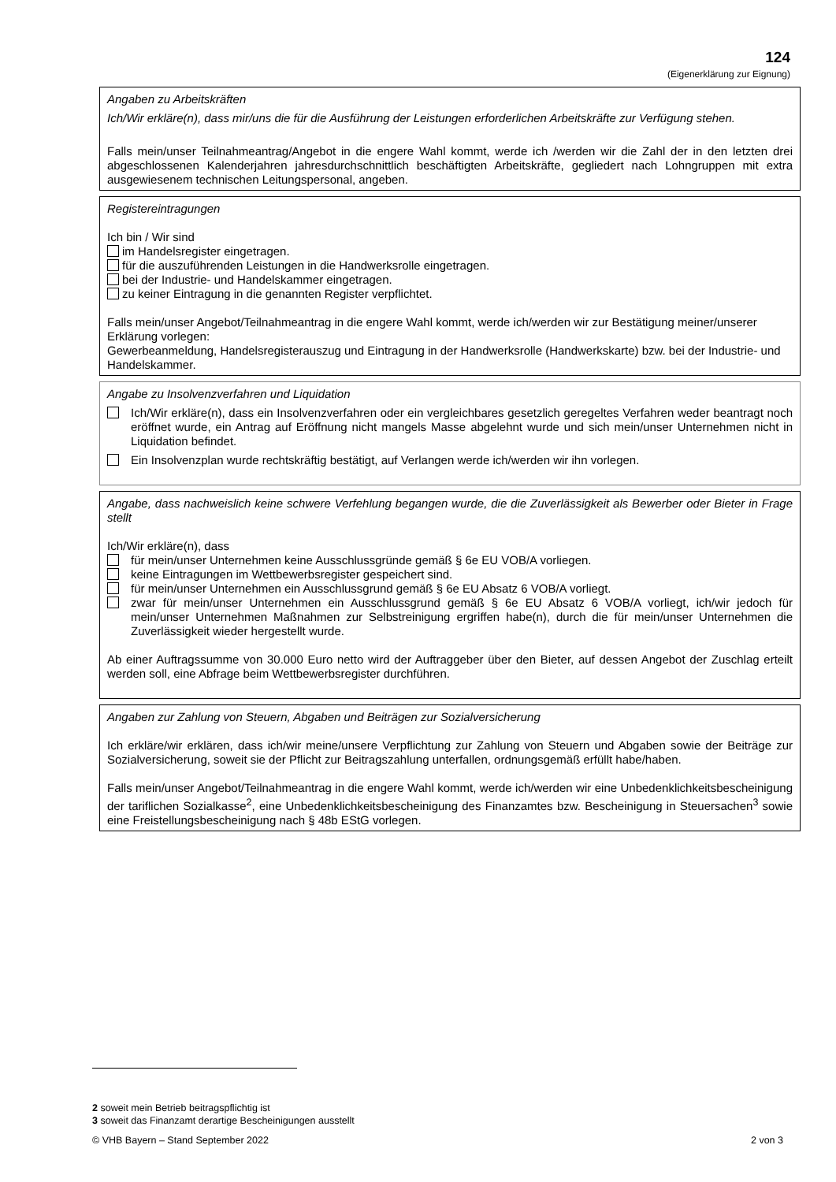124
(Eigenerklärung zur Eignung)
Angaben zu Arbeitskräften
Ich/Wir erkläre(n), dass mir/uns die für die Ausführung der Leistungen erforderlichen Arbeitskräfte zur Verfügung stehen.
Falls mein/unser Teilnahmeantrag/Angebot in die engere Wahl kommt, werde ich /werden wir die Zahl der in den letzten drei abgeschlossenen Kalenderjahren jahresdurchschnittlich beschäftigten Arbeitskräfte, gegliedert nach Lohngruppen mit extra ausgewiesenem technischen Leitungspersonal, angeben.
Registereintragungen
Ich bin / Wir sind
im Handelsregister eingetragen.
für die auszuführenden Leistungen in die Handwerksrolle eingetragen.
bei der Industrie- und Handelskammer eingetragen.
zu keiner Eintragung in die genannten Register verpflichtet.
Falls mein/unser Angebot/Teilnahmeantrag in die engere Wahl kommt, werde ich/werden wir zur Bestätigung meiner/unserer Erklärung vorlegen:
Gewerbeanmeldung, Handelsregisterauszug und Eintragung in der Handwerksrolle (Handwerkskarte) bzw. bei der Industrie- und Handelskammer.
Angabe zu Insolvenzverfahren und Liquidation
Ich/Wir erkläre(n), dass ein Insolvenzverfahren oder ein vergleichbares gesetzlich geregeltes Verfahren weder beantragt noch eröffnet wurde, ein Antrag auf Eröffnung nicht mangels Masse abgelehnt wurde und sich mein/unser Unternehmen nicht in Liquidation befindet.
Ein Insolvenzplan wurde rechtskräftig bestätigt, auf Verlangen werde ich/werden wir ihn vorlegen.
Angabe, dass nachweislich keine schwere Verfehlung begangen wurde, die die Zuverlässigkeit als Bewerber oder Bieter in Frage stellt
Ich/Wir erkläre(n), dass
für mein/unser Unternehmen keine Ausschlussgründe gemäß § 6e EU VOB/A vorliegen.
keine Eintragungen im Wettbewerbsregister gespeichert sind.
für mein/unser Unternehmen ein Ausschlussgrund gemäß § 6e EU Absatz 6 VOB/A vorliegt.
zwar für mein/unser Unternehmen ein Ausschlussgrund gemäß § 6e EU Absatz 6 VOB/A vorliegt, ich/wir jedoch für mein/unser Unternehmen Maßnahmen zur Selbstreinigung ergriffen habe(n), durch die für mein/unser Unternehmen die Zuverlässigkeit wieder hergestellt wurde.
Ab einer Auftragssumme von 30.000 Euro netto wird der Auftraggeber über den Bieter, auf dessen Angebot der Zuschlag erteilt werden soll, eine Abfrage beim Wettbewerbsregister durchführen.
Angaben zur Zahlung von Steuern, Abgaben und Beiträgen zur Sozialversicherung
Ich erkläre/wir erklären, dass ich/wir meine/unsere Verpflichtung zur Zahlung von Steuern und Abgaben sowie der Beiträge zur Sozialversicherung, soweit sie der Pflicht zur Beitragszahlung unterfallen, ordnungsgemäß erfüllt habe/haben.
Falls mein/unser Angebot/Teilnahmeantrag in die engere Wahl kommt, werde ich/werden wir eine Unbedenklichkeitsbescheinigung der tariflichen Sozialkasse<sup>2</sup>, eine Unbedenklichkeitsbescheinigung des Finanzamtes bzw. Bescheinigung in Steuersachen<sup>3</sup> sowie eine Freistellungsbescheinigung nach § 48b EStG vorlegen.
2 soweit mein Betrieb beitragspflichtig ist
3 soweit das Finanzamt derartige Bescheinigungen ausstellt
© VHB Bayern – Stand September 2022 2 von 3